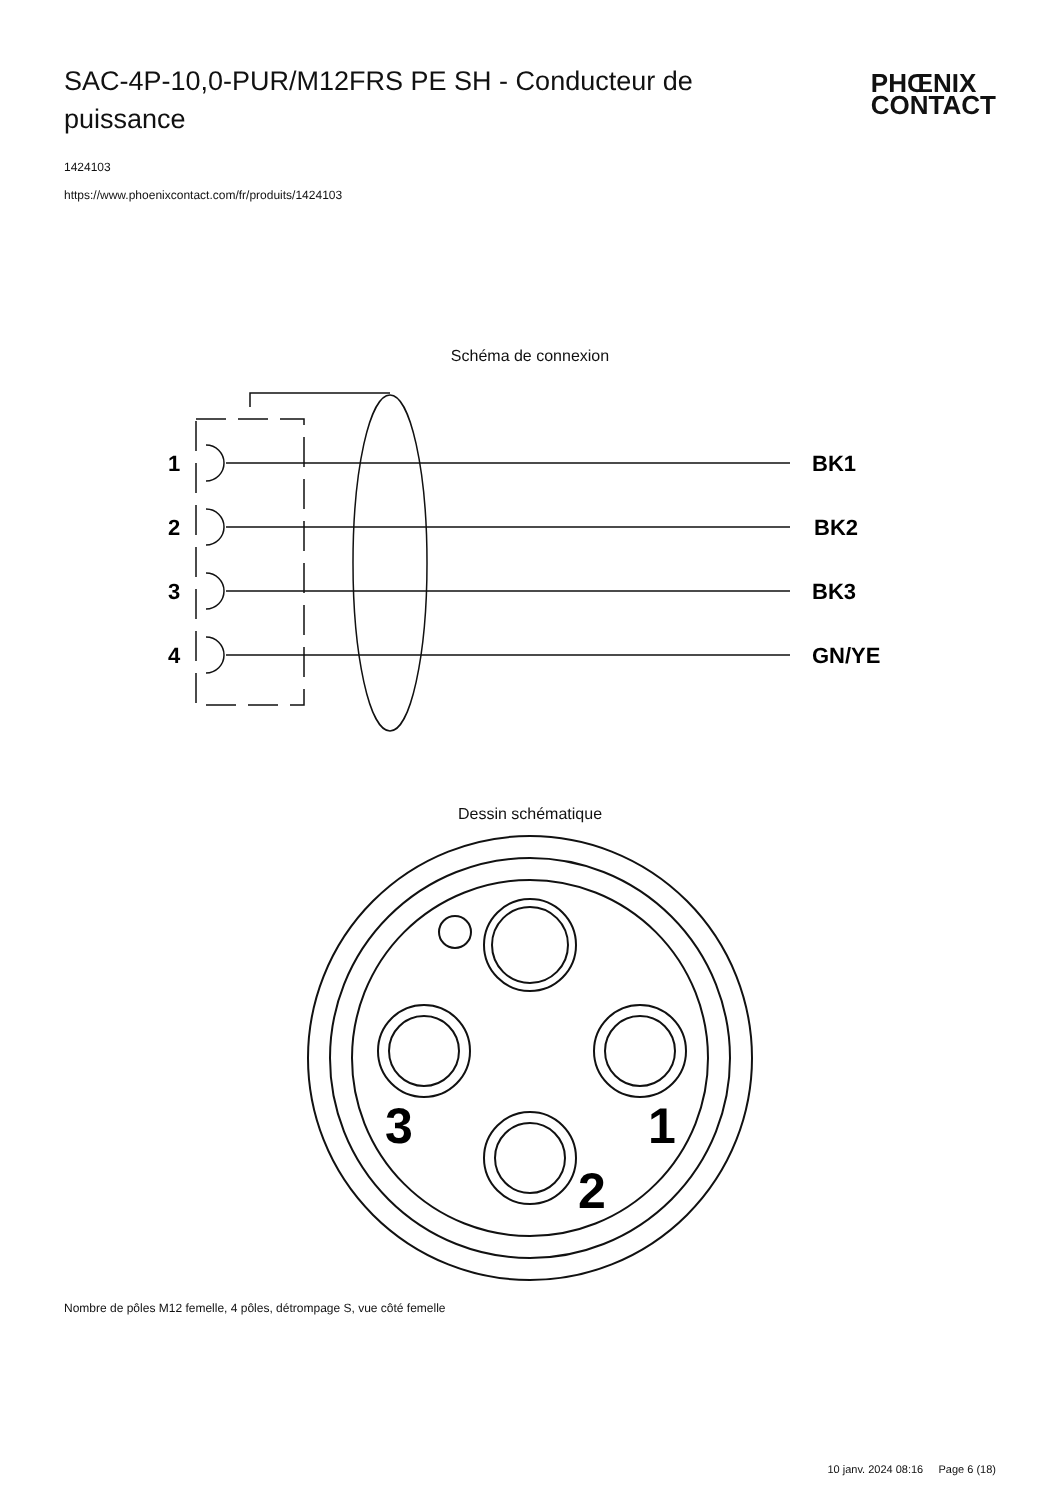SAC-4P-10,0-PUR/M12FRS PE SH - Conducteur de puissance
PHŒNIX
CONTACT
1424103
https://www.phoenixcontact.com/fr/produits/1424103
Schéma de connexion
1
2
3
4
BK1
BK2
BK3
GN/YE
Dessin schématique
3
1
2
Nombre de pôles M12 femelle, 4 pôles, détrompage S, vue côté femelle
10 janv. 2024 08:16 Page 6 (18)